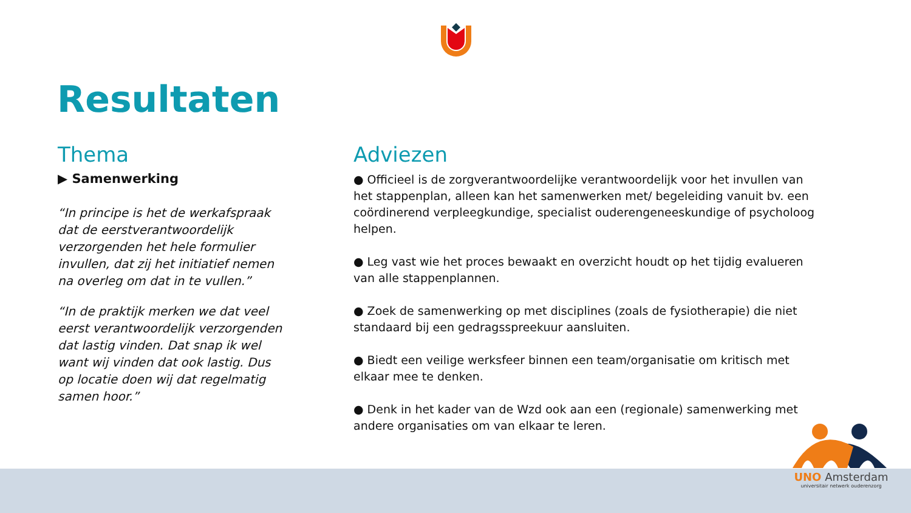Resultaten
Thema
▶ Samenwerking
“In principe is het de werkafspraak dat de eerstverantwoordelijk verzorgenden het hele formulier invullen, dat zij het initiatief nemen na overleg om dat in te vullen.”
“In de praktijk merken we dat veel eerst verantwoordelijk verzorgenden dat lastig vinden. Dat snap ik wel want wij vinden dat ook lastig. Dus op locatie doen wij dat regelmatig samen hoor.”
Adviezen
● Officieel is de zorgverantwoordelijke verantwoordelijk voor het invullen van het stappenplan, alleen kan het samenwerken met/ begeleiding vanuit bv. een coördinerend verpleegkundige, specialist ouderengeneeskundige of psycholoog helpen.
● Leg vast wie het proces bewaakt en overzicht houdt op het tijdig evalueren van alle stappenplannen.
● Zoek de samenwerking op met disciplines (zoals de fysiotherapie) die niet standaard bij een gedragsspreekuur aansluiten.
● Biedt een veilige werksfeer binnen een team/organisatie om kritisch met elkaar mee te denken.
● Denk in het kader van de Wzd ook aan een (regionale) samenwerking met andere organisaties om van elkaar te leren.
UNO Amsterdam
universitair netwerk ouderenzorg